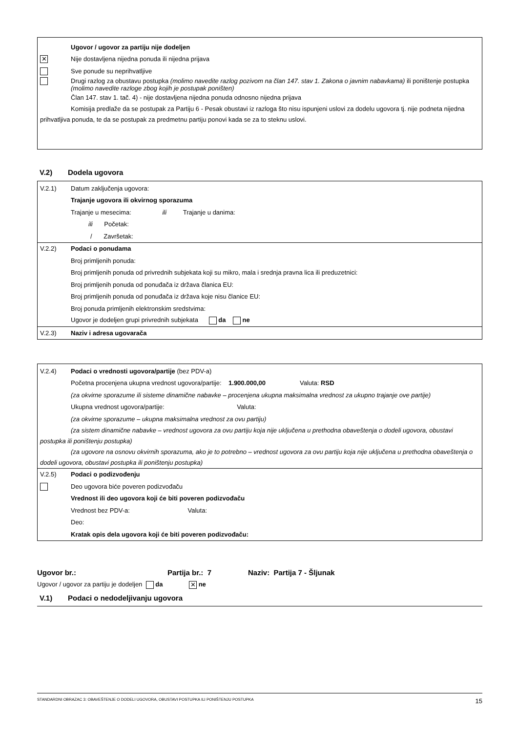Ugovor / ugovor za partiju nije dodeljen
✕ Nije dostavljena nijedna ponuda ili nijedna prijava
Sve ponude su neprihvatljive
Drugi razlog za obustavu postupka (molimo navedite razlog pozivom na član 147. stav 1. Zakona o javnim nabavkama) ili poništenje postupka (molimo navedite razloge zbog kojih je postupak poništen)
Član 147. stav 1. tač. 4) - nije dostavljena nijedna ponuda odnosno nijedna prijava
Komisija predlaže da se postupak za Partiju 6 - Pesak obustavi iz razloga što nisu ispunjeni uslovi za dodelu ugovora tj. nije podneta nijedna prihvatljiva ponuda, te da se postupak za predmetnu partiju ponovi kada se za to steknu uslovi.
V.2) Dodela ugovora
V.2.1) Datum zaključenja ugovora:
Trajanje ugovora ili okvirnog sporazuma
Trajanje u mesecima: ili Trajanje u danima:
ili Početak:
/ Završetak:
V.2.2) Podaci o ponudama
Broj primljenih ponuda:
Broj primljenih ponuda od privrednih subjekata koji su mikro, mala i srednja pravna lica ili preduzetnici:
Broj primljenih ponuda od ponuđača iz država članica EU:
Broj primljenih ponuda od ponuđača iz država koje nisu članice EU:
Broj ponuda primljenih elektronskim sredstvima:
Ugovor je dodeljen grupi privrednih subjekata da ne
V.2.3) Naziv i adresa ugovarača
V.2.4) Podaci o vrednosti ugovora/partije (bez PDV-a)
Početna procenjena ukupna vrednost ugovora/partije: 1.900.000,00 Valuta: RSD
(za okvirne sporazume ili sisteme dinamične nabavke – procenjena ukupna maksimalna vrednost za ukupno trajanje ove partije)
Ukupna vrednost ugovora/partije: Valuta:
(za okvirne sporazume – ukupna maksimalna vrednost za ovu partiju)
(za sistem dinamične nabavke – vrednost ugovora za ovu partiju koja nije uključena u prethodna obaveštenja o dodeli ugovora, obustavi postupka ili poništenju postupka)
(za ugovore na osnovu okvirnih sporazuma, ako je to potrebno – vrednost ugovora za ovu partiju koja nije uključena u prethodna obaveštenja o dodeli ugovora, obustavi postupka ili poništenju postupka)
V.2.5) Podaci o podizvođenju
Deo ugovora biće poveren podizvođaču
Vrednost ili deo ugovora koji će biti poveren podizvođaču
Vrednost bez PDV-a: Valuta:
Deo:
Kratak opis dela ugovora koji će biti poveren podizvođaču:
Ugovor br.: Partija br.: 7 Naziv: Partija 7 - Šljunak
Ugovor / ugovor za partiju je dodeljen da ✕ ne
V.1) Podaci o nedodeljivanju ugovora
STANDARDNI OBRAZAC 3: OBAVEŠTENJE O DODELI UGOVORA, OBUSTAVI POSTUPKA ILI PONIŠTENJU POSTUPKA 15